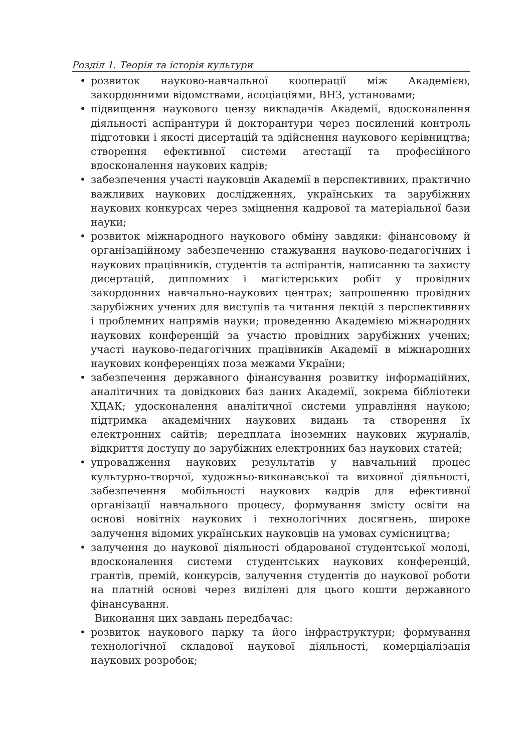Розділ 1. Теорія та історія культури
• розвиток науково-навчальної кооперації між Академією, закордонними відомствами, асоціаціями, ВНЗ, установами;
• підвищення наукового цензу викладачів Академії, вдосконалення діяльності аспірантури й докторантури через посилений контроль підготовки і якості дисертацій та здійснення наукового керівництва; створення ефективної системи атестації та професійного вдосконалення наукових кадрів;
• забезпечення участі науковців Академії в перспективних, практично важливих наукових дослідженнях, українських та зарубіжних наукових конкурсах через зміцнення кадрової та матеріальної бази науки;
• розвиток міжнародного наукового обміну завдяки: фінансовому й організаційному забезпеченню стажування науково-педагогічних і наукових працівників, студентів та аспірантів, написанню та захисту дисертацій, дипломних і магістерських робіт у провідних закордонних навчально-наукових центрах; запрошенню провідних зарубіжних учених для виступів та читання лекцій з перспективних і проблемних напрямів науки; проведенню Академією міжнародних наукових конференцій за участю провідних зарубіжних учених; участі науково-педагогічних працівників Академії в міжнародних наукових конференціях поза межами України;
• забезпечення державного фінансування розвитку інформаційних, аналітичних та довідкових баз даних Академії, зокрема бібліотеки ХДАК; удосконалення аналітичної системи управління наукою; підтримка академічних наукових видань та створення їх електронних сайтів; передплата іноземних наукових журналів, відкриття доступу до зарубіжних електронних баз наукових статей;
• упровадження наукових результатів у навчальний процес культурно-творчої, художньо-виконавської та виховної діяльності, забезпечення мобільності наукових кадрів для ефективної організації навчального процесу, формування змісту освіти на основі новітніх наукових і технологічних досягнень, широке залучення відомих українських науковців на умовах сумісництва;
• залучення до наукової діяльності обдарованої студентської молоді, вдосконалення системи студентських наукових конференцій, грантів, премій, конкурсів, залучення студентів до наукової роботи на платній основі через виділені для цього кошти державного фінансування.
Виконання цих завдань передбачає:
• розвиток наукового парку та його інфраструктури; формування технологічної складової наукової діяльності, комерціалізація наукових розробок;